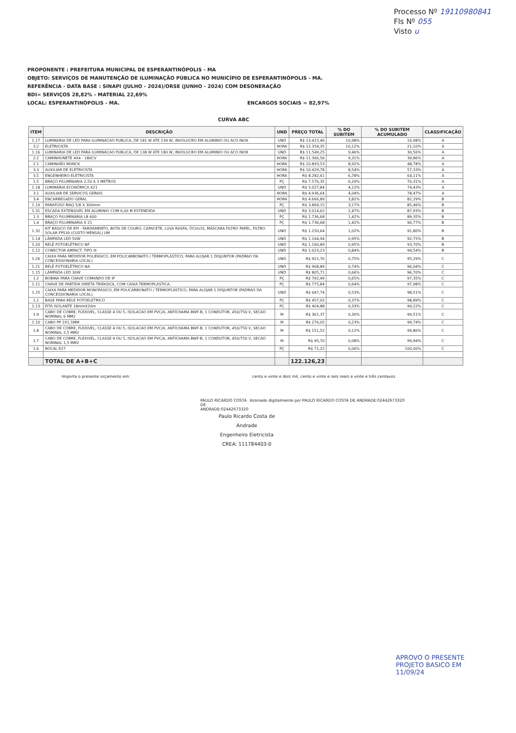Processo Nº 19110980841
Fls Nº 055
Visto u
PROPONENTE : PREFEITURA MUNICIPAL DE ESPERANTINÓPOLIS - MA
OBJETO: SERVIÇOS DE MANUTENÇÃO DE ILUMINAÇÃO PÚBLICA NO MUNICÍPIO DE ESPERANTINÓPOLIS - MA.
REFERÊNCIA - DATA BASE : SINAPI (JULHO - 2024)/ORSE (JUNHO - 2024) COM DESONERAÇÃO
BDI= SERVIÇOS 28,82% - MATERIAL 22,69%
LOCAL: ESPERANTINÓPOLIS - MA. ENCARGOS SOCIAIS = 82,97%
CURVA ABC
| ITEM | DESCRIÇÃO | UND | PREÇO TOTAL | % DO SUBITEM | % DO SUBITEM ACUMULADO | CLASSIFICAÇÃO |
| --- | --- | --- | --- | --- | --- | --- |
| 1.17 | LUMINARIA DE LED PARA ILUMINACAO PUBLICA, DE 181 W ATE 239 W, INVOLUCRO EM ALUMINIO OU ACO INOX | UND | R$ 13.415,46 | 10,98% | 10,98% | A |
| 3.2 | ELETRICISTA | HORA | R$ 12.354,35 | 10,12% | 21,10% | A |
| 1.16 | LUMINARIA DE LED PARA ILUMINACAO PUBLICA, DE 138 W ATE 180 W, INVOLUCRO EM ALUMINIO OU ACO INOX | UND | R$ 11.549,25 | 9,46% | 30,56% | A |
| 2.2 | CAMINHONETE 4X4 - 180CV | HORA | R$ 11.366,56 | 9,31% | 39,86% | A |
| 2.1 | CAMINHÃO MUNCK | HORA | R$ 10.893,53 | 8,92% | 48,78% | A |
| 3.3 | AUXILIAR DE ELETRICISTA | HORA | R$ 10.429,78 | 8,54% | 57,33% | A |
| 3.5 | ENGENHEIRO ELETRICISTA | HORA | R$ 8.282,61 | 6,78% | 64,11% | A |
| 1.5 | BRAÇO P/LUMINARIA 2,50 A 3 METROS | PÇ | R$ 7.576,35 | 6,20% | 70,31% | A |
| 1.18 | LUMINÁRIA ECONÔMICA X21 | UND | R$ 5.027,84 | 4,12% | 74,43% | A |
| 3.1 | AUXILIAR DE SERVICOS GERAIS | HORA | R$ 4.936,64 | 4,04% | 78,47% | A |
| 3.4 | ENCARREGADO GERAL | HORA | R$ 4.666,89 | 3,82% | 82,29% | B |
| 1.19 | PARAFUSO MAQ 5/8 X 300mm | PÇ | R$ 3.869,15 | 3,17% | 85,46% | B |
| 1.31 | ESCADA EXTENSIVEL EM ALUMINIO COM 6,00 M ESTENDIDA | UND | R$ 3.014,62 | 2,47% | 87,93% | B |
| 1.3 | BRAÇO P/LUMINARIA LB 600 | PÇ | R$ 1.736,68 | 1,42% | 89,35% | B |
| 1.4 | BRAÇO P/LUMINARIA X 21 | PÇ | R$ 1.736,68 | 1,42% | 90,77% | B |
| 1.32 | KIT BÁSICO DE EPI - FARDAMENTO, BOTA DE COURO, CAPACETE, LUVA RASPA, ÓCULOS, MÁSCARA FILTRO PAPEL, FILTRO SOLAR FPS30 (CUSTO MENSAL) UM | UND | R$ 1.250,64 | 1,02% | 91,80% | B |
| 1.14 | LÂMPADA LED 50W | UND | R$ 1.164,94 | 0,95% | 92,75% | B |
| 1.20 | RELÉ FOTOELÉTRICO NF | UND | R$ 1.160,89 | 0,95% | 93,70% | B |
| 1.12 | CONECTOR AMPACT. TIPO III | UND | R$ 1.023,23 | 0,84% | 94,54% | B |
| 1.26 | CAIXA PARA MEDIDOR POLIFASICO, EM POLICARBONATO / TERMOPLASTICO, PARA ALOJAR 1 DISJUNTOR (PADRAO DA CONCESSIONARIA LOCAL) | UND | R$ 921,76 | 0,75% | 95,29% | C |
| 1.21 | RELÉ FOTOELÉTRICO NA | UND | R$ 908,89 | 0,74% | 96,04% | C |
| 1.15 | LÂMPADA LED 30W | UND | R$ 805,71 | 0,66% | 96,70% | C |
| 1.2 | BOBINA PARA CHAVE COMANDO DE IP | PÇ | R$ 792,49 | 0,65% | 97,35% | C |
| 1.11 | CHAVE DE PARTIDA DIRETA TRIFASICA, COM CAIXA TERMOPLASTICA. | PÇ | R$ 775,84 | 0,64% | 97,98% | C |
| 1.25 | CAIXA PARA MEDIDOR MONOFASICO, EM POLICARBONATO / TERMOPLASTICO, PARA ALOJAR 1 DISJUNTOR (PADRAO DA CONCESSIONARIA LOCAL) | UND | R$ 647,74 | 0,53% | 98,51% | C |
| 1.1 | BASE PARA RELE FOTOELETRICO | PÇ | R$ 457,02 | 0,37% | 98,89% | C |
| 1.13 | FITA ISOLANTE 18mmX20m | PÇ | R$ 404,88 | 0,33% | 99,22% | C |
| 1.9 | CABO DE COBRE, FLEXIVEL, CLASSE 4 OU 5, ISOLACAO EM PVC/A, ANTICHAMA BWF-B, 1 CONDUTOR, 450/750 V, SECAO NOMINAL 6 MM2 | M | R$ 361,37 | 0,30% | 99,51% | C |
| 1.10 | CABO PP 2X1,5MM | M | R$ 276,05 | 0,23% | 99,74% | C |
| 1.8 | CABO DE COBRE, FLEXIVEL, CLASSE 4 OU 5, ISOLACAO EM PVC/A, ANTICHAMA BWF-B, 1 CONDUTOR, 450/750 V, SECAO NOMINAL 2,5 MM2 | M | R$ 151,52 | 0,12% | 99,86% | C |
| 1.7 | CABO DE COBRE, FLEXIVEL, CLASSE 4 OU 5, ISOLACAO EM PVC/A, ANTICHAMA BWF-B, 1 CONDUTOR, 450/750 V, SECAO NOMINAL 1,5 MM2 | M | R$ 95,70 | 0,08% | 99,94% | C |
| 1.6 | BOCAL E27 | PÇ | R$ 71,22 | 0,06% | 100,00% | C |
| | TOTAL DE A+B+C | | 122.126,23 | | | |
Importa o presente orçamento em: cento e vinte e dois mil, cento e vinte e seis reais e vinte e três centavos
PAULO RICARDO COSTA DE ANDRADE:02442673320
Assinado digitalmente por PAULO RICARDO COSTA DE ANDRADE:02442673320
Paulo Ricardo Costa de Andrade
Engenheiro Eletricista
CREA: 111784403-0
APROVO O PRESENTE
PROJETO BASICO EM
11/09/24